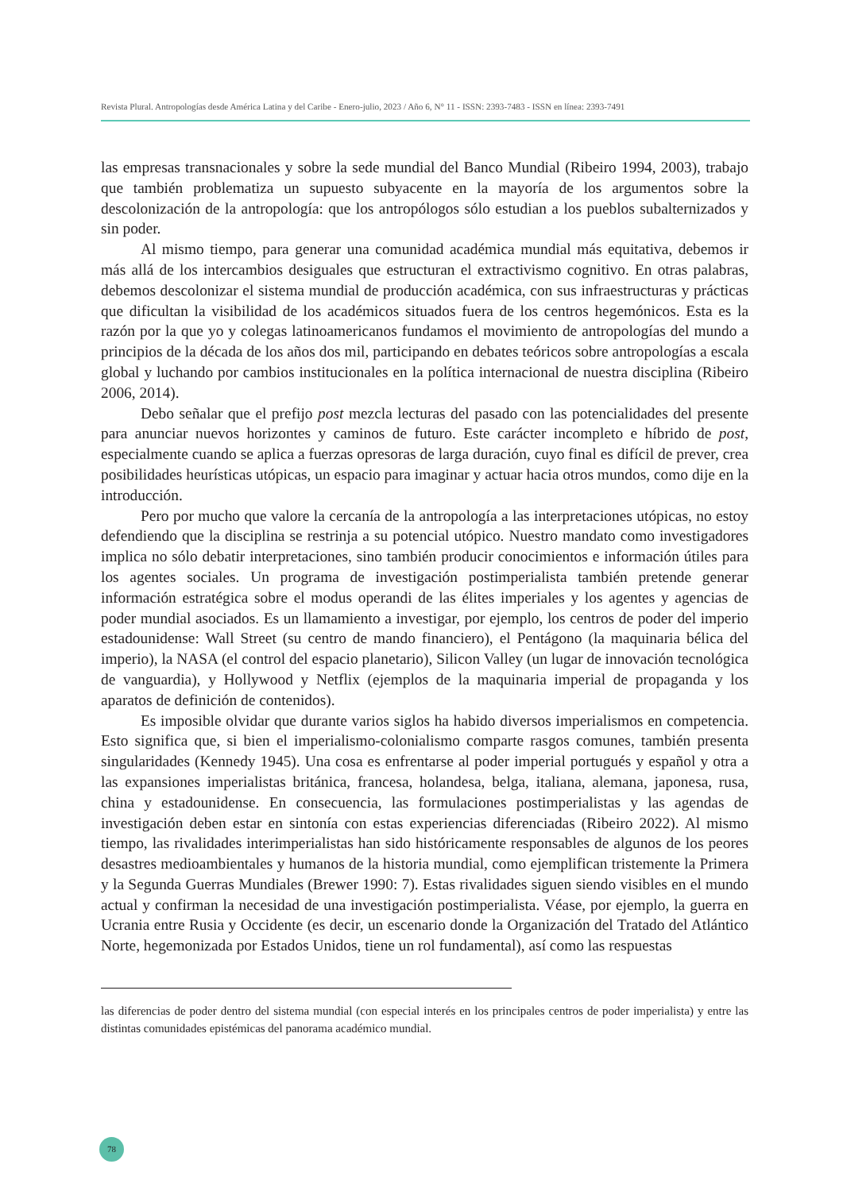Revista Plural. Antropologías desde América Latina y del Caribe - Enero-julio, 2023 / Año 6, N° 11 - ISSN: 2393-7483 - ISSN en línea: 2393-7491
las empresas transnacionales y sobre la sede mundial del Banco Mundial (Ribeiro 1994, 2003), trabajo que también problematiza un supuesto subyacente en la mayoría de los argumentos sobre la descolonización de la antropología: que los antropólogos sólo estudian a los pueblos subalternizados y sin poder.
Al mismo tiempo, para generar una comunidad académica mundial más equitativa, debemos ir más allá de los intercambios desiguales que estructuran el extractivismo cognitivo. En otras palabras, debemos descolonizar el sistema mundial de producción académica, con sus infraestructuras y prácticas que dificultan la visibilidad de los académicos situados fuera de los centros hegemónicos. Esta es la razón por la que yo y colegas latinoamericanos fundamos el movimiento de antropologías del mundo a principios de la década de los años dos mil, participando en debates teóricos sobre antropologías a escala global y luchando por cambios institucionales en la política internacional de nuestra disciplina (Ribeiro 2006, 2014).
Debo señalar que el prefijo post mezcla lecturas del pasado con las potencialidades del presente para anunciar nuevos horizontes y caminos de futuro. Este carácter incompleto e híbrido de post, especialmente cuando se aplica a fuerzas opresoras de larga duración, cuyo final es difícil de prever, crea posibilidades heurísticas utópicas, un espacio para imaginar y actuar hacia otros mundos, como dije en la introducción.
Pero por mucho que valore la cercanía de la antropología a las interpretaciones utópicas, no estoy defendiendo que la disciplina se restrinja a su potencial utópico. Nuestro mandato como investigadores implica no sólo debatir interpretaciones, sino también producir conocimientos e información útiles para los agentes sociales. Un programa de investigación postimperialista también pretende generar información estratégica sobre el modus operandi de las élites imperiales y los agentes y agencias de poder mundial asociados. Es un llamamiento a investigar, por ejemplo, los centros de poder del imperio estadounidense: Wall Street (su centro de mando financiero), el Pentágono (la maquinaria bélica del imperio), la NASA (el control del espacio planetario), Silicon Valley (un lugar de innovación tecnológica de vanguardia), y Hollywood y Netflix (ejemplos de la maquinaria imperial de propaganda y los aparatos de definición de contenidos).
Es imposible olvidar que durante varios siglos ha habido diversos imperialismos en competencia. Esto significa que, si bien el imperialismo-colonialismo comparte rasgos comunes, también presenta singularidades (Kennedy 1945). Una cosa es enfrentarse al poder imperial portugués y español y otra a las expansiones imperialistas británica, francesa, holandesa, belga, italiana, alemana, japonesa, rusa, china y estadounidense. En consecuencia, las formulaciones postimperialistas y las agendas de investigación deben estar en sintonía con estas experiencias diferenciadas (Ribeiro 2022). Al mismo tiempo, las rivalidades interimperialistas han sido históricamente responsables de algunos de los peores desastres medioambientales y humanos de la historia mundial, como ejemplifican tristemente la Primera y la Segunda Guerras Mundiales (Brewer 1990: 7). Estas rivalidades siguen siendo visibles en el mundo actual y confirman la necesidad de una investigación postimperialista. Véase, por ejemplo, la guerra en Ucrania entre Rusia y Occidente (es decir, un escenario donde la Organización del Tratado del Atlántico Norte, hegemonizada por Estados Unidos, tiene un rol fundamental), así como las respuestas
las diferencias de poder dentro del sistema mundial (con especial interés en los principales centros de poder imperialista) y entre las distintas comunidades epistémicas del panorama académico mundial.
78